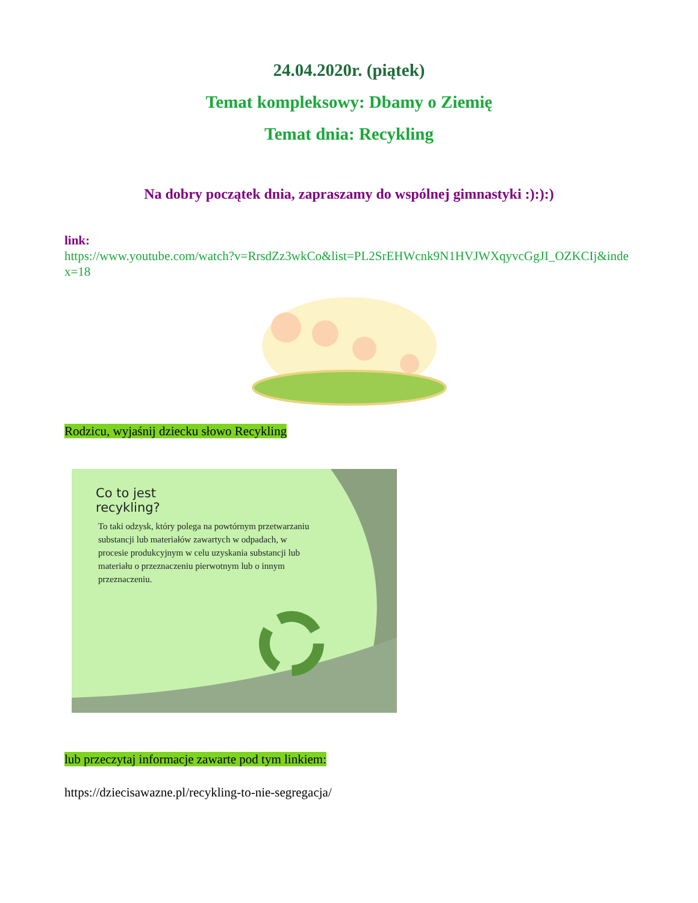24.04.2020r. (piątek)
Temat kompleksowy: Dbamy o Ziemię
Temat dnia: Recykling
Na dobry początek dnia, zapraszamy do wspólnej gimnastyki :):):)
link:
https://www.youtube.com/watch?v=RrsdZz3wkCo&list=PL2SrEHWcnk9N1HVJWXqyvcGgJI_OZKCIj&index=18
Rodzicu, wyjaśnij dziecku słowo Recykling
Co to jest
recykling?
To taki odzysk, który polega na powtórnym przetwarzaniu substancji lub materiałów zawartych w odpadach, w procesie produkcyjnym w celu uzyskania substancji lub materiału o przeznaczeniu pierwotnym lub o innym przeznaczeniu.
lub przeczytaj informacje zawarte pod tym linkiem:
https://dziecisawazne.pl/recykling-to-nie-segregacja/